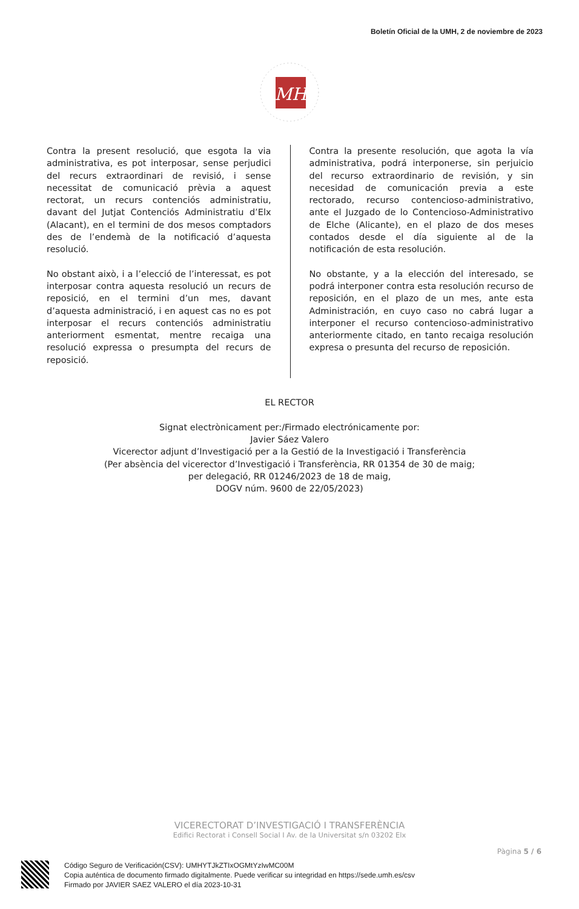Boletín Oficial de la UMH, 2 de noviembre de 2023
MH
Contra la present resolució, que esgota la via administrativa, es pot interposar, sense perjudici del recurs extraordinari de revisió, i sense necessitat de comunicació prèvia a aquest rectorat, un recurs contenciós administratiu, davant del Jutjat Contenciós Administratiu d’Elx (Alacant), en el termini de dos mesos comptadors des de l’endemà de la notificació d’aquesta resolució.
No obstant això, i a l’elecció de l’interessat, es pot interposar contra aquesta resolució un recurs de reposició, en el termini d’un mes, davant d’aquesta administració, i en aquest cas no es pot interposar el recurs contenciós administratiu anteriorment esmentat, mentre recaiga una resolució expressa o presumpta del recurs de reposició.
Contra la presente resolución, que agota la vía administrativa, podrá interponerse, sin perjuicio del recurso extraordinario de revisión, y sin necesidad de comunicación previa a este rectorado, recurso contencioso-administrativo, ante el Juzgado de lo Contencioso-Administrativo de Elche (Alicante), en el plazo de dos meses contados desde el día siguiente al de la notificación de esta resolución.
No obstante, y a la elección del interesado, se podrá interponer contra esta resolución recurso de reposición, en el plazo de un mes, ante esta Administración, en cuyo caso no cabrá lugar a interponer el recurso contencioso-administrativo anteriormente citado, en tanto recaiga resolución expresa o presunta del recurso de reposición.
EL RECTOR
Signat electrònicament per:/Firmado electrónicamente por:
Javier Sáez Valero
Vicerector adjunt d’Investigació per a la Gestió de la Investigació i Transferència
(Per absència del vicerector d’Investigació i Transferència, RR 01354 de 30 de maig;
per delegació, RR 01246/2023 de 18 de maig,
DOGV núm. 9600 de 22/05/2023)
VICERECTORAT D’INVESTIGACIÓ I TRANSFERÈNCIA
Edifici Rectorat i Consell Social I Av. de la Universitat s/n 03202 Elx
Pàgina 5 / 6
Código Seguro de Verificación(CSV): UMHYTJkZTIxOGMtYzIwMC00M
Copia auténtica de documento firmado digitalmente. Puede verificar su integridad en https://sede.umh.es/csv
Firmado por JAVIER SAEZ VALERO el día 2023-10-31